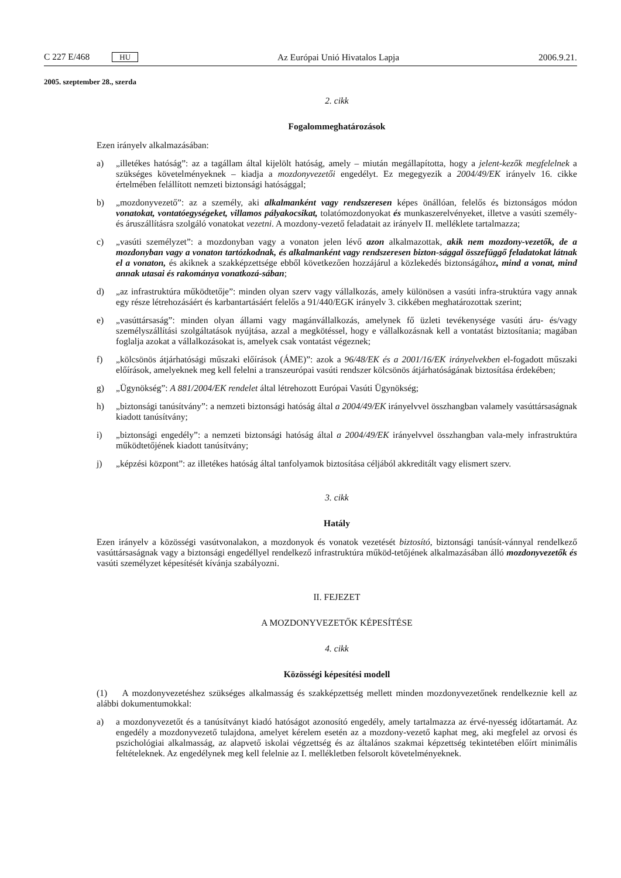C 227 E/468 HU Az Európai Unió Hivatalos Lapja 2006.9.21.
2005. szeptember 28., szerda
2. cikk
Fogalommeghatározások
Ezen irányelv alkalmazásában:
a) „illetékes hatóság”: az a tagállam által kijelölt hatóság, amely – miután megállapította, hogy a jelent-kezők megfelelnek a szükséges követelményeknek – kiadja a mozdonyvezetői engedélyt. Ez megegyezik a 2004/49/EK irányelv 16. cikke értelmében felállított nemzeti biztonsági hatósággal;
b) „mozdonyvezető”: az a személy, aki alkalmanként vagy rendszeresen képes önállóan, felelős és biztonságos módon vonatokat, vontatóegységeket, villamos pályakocsikat, tolatómozdonyokat és munkaszerelvényeket, illetve a vasúti személy- és áruszállításra szolgáló vonatokat vezetni. A mozdony-vezető feladatait az irányelv II. melléklete tartalmazza;
c) „vasúti személyzet”: a mozdonyban vagy a vonaton jelen lévő azon alkalmazottak, akik nem mozdony-vezetők, de a mozdonyban vagy a vonaton tartózkodnak, és alkalmanként vagy rendszeresen bizton-sággal összefüggő feladatokat látnak el a vonaton, és akiknek a szakképzettsége ebből következően hozzájárul a közlekedés biztonságához, mind a vonat, mind annak utasai és rakománya vonatkozá-sában;
d) „az infrastruktúra működtetője”: minden olyan szerv vagy vállalkozás, amely különösen a vasúti infra-struktúra vagy annak egy része létrehozásáért és karbantartásáért felelős a 91/440/EGK irányelv 3. cikkében meghatározottak szerint;
e) „vasúttársaság”: minden olyan állami vagy magánvállalkozás, amelynek fő üzleti tevékenysége vasúti áru- és/vagy személyszállítási szolgáltatások nyújtása, azzal a megkötéssel, hogy e vállalkozásnak kell a vontatást biztosítania; magában foglalja azokat a vállalkozásokat is, amelyek csak vontatást végeznek;
f) „kölcsönös átjárhatósági műszaki előírások (ÁME)”: azok a 96/48/EK és a 2001/16/EK irányelvekben el-fogadott műszaki előírások, amelyeknek meg kell felelni a transzeurópai vasúti rendszer kölcsönös átjárhatóságának biztosítása érdekében;
g) „Ügynökség”: A 881/2004/EK rendelet által létrehozott Európai Vasúti Ügynökség;
h) „biztonsági tanúsítvány”: a nemzeti biztonsági hatóság által a 2004/49/EK irányelvvel összhangban valamely vasúttársaságnak kiadott tanúsítvány;
i) „biztonsági engedély”: a nemzeti biztonsági hatóság által a 2004/49/EK irányelvvel összhangban vala-mely infrastruktúra működtetőjének kiadott tanúsítvány;
j) „képzési központ”: az illetékes hatóság által tanfolyamok biztosítása céljából akkreditált vagy elismert szerv.
3. cikk
Hatály
Ezen irányelv a közösségi vasútvonalakon, a mozdonyok és vonatok vezetését biztosító, biztonsági tanúsít-vánnyal rendelkező vasúttársaságnak vagy a biztonsági engedéllyel rendelkező infrastruktúra működ-tetőjének alkalmazásában álló mozdonyvezetők és vasúti személyzet képesítését kívánja szabályozni.
II. FEJEZET
A MOZDONYVEZETŐK KÉPESÍTÉSE
4. cikk
Közösségi képesítési modell
(1) A mozdonyvezetéshez szükséges alkalmasság és szakképzettség mellett minden mozdonyvezetőnek rendelkeznie kell az alábbi dokumentumokkal:
a) a mozdonyvezetőt és a tanúsítványt kiadó hatóságot azonosító engedély, amely tartalmazza az érvé-nyesség időtartamát. Az engedély a mozdonyvezető tulajdona, amelyet kérelem esetén az a mozdony-vezető kaphat meg, aki megfelel az orvosi és pszichológiai alkalmasság, az alapvető iskolai végzettség és az általános szakmai képzettség tekintetében előírt minimális feltételeknek. Az engedélynek meg kell felelnie az I. mellékletben felsorolt követelményeknek.